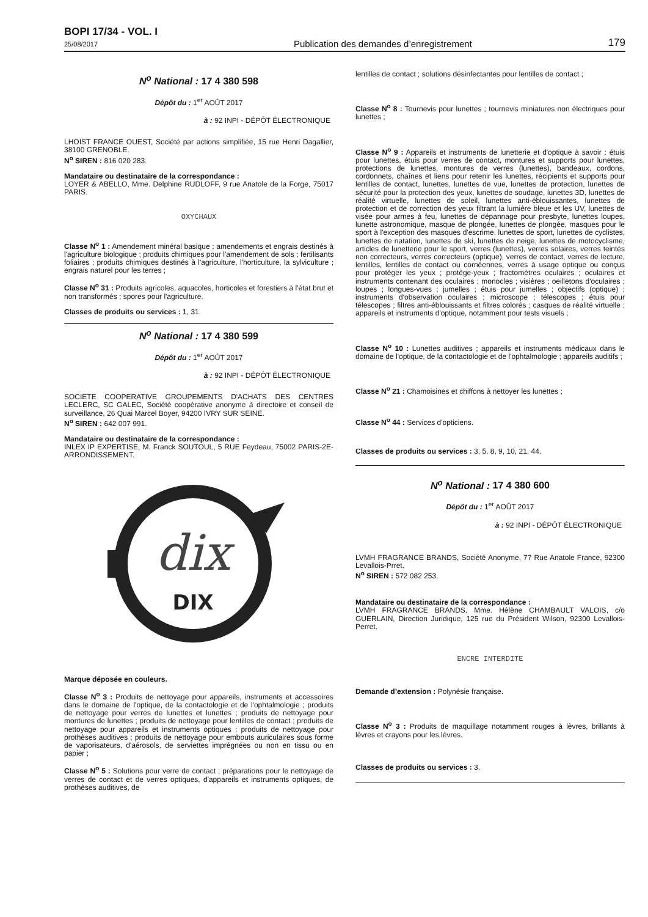BOPI 17/34 - VOL. I
25/08/2017
Publication des demandes d’enregistrement
179
N<sup>o</sup> National : 17 4 380 598
Dépôt du : 1<sup>er</sup> AOÛT 2017
à : 92 INPI - DÉPÔT ÉLECTRONIQUE
LHOIST FRANCE OUEST, Société par actions simplifiée, 15 rue Henri Dagallier, 38100 GRENOBLE.
N<sup>o</sup> SIREN : 816 020 283.
Mandataire ou destinataire de la correspondance :
LOYER & ABELLO, Mme. Delphine RUDLOFF, 9 rue Anatole de la Forge, 75017 PARIS.
OXYCHAUX
Classe N<sup>o</sup> 1 : Amendement minéral basique ; amendements et engrais destinés à l'agriculture biologique ; produits chimiques pour l'amendement de sols ; fertilisants foliaires ; produits chimiques destinés à l'agriculture, l'horticulture, la sylviculture ; engrais naturel pour les terres ;
Classe N<sup>o</sup> 31 : Produits agricoles, aquacoles, horticoles et forestiers à l'état brut et non transformés ; spores pour l'agriculture.
Classes de produits ou services : 1, 31.
N<sup>o</sup> National : 17 4 380 599
Dépôt du : 1<sup>er</sup> AOÛT 2017
à : 92 INPI - DÉPÔT ÉLECTRONIQUE
SOCIETE COOPERATIVE GROUPEMENTS D'ACHATS DES CENTRES LECLERC, SC GALEC, Société coopérative anonyme à directoire et conseil de surveillance, 26 Quai Marcel Boyer, 94200 IVRY SUR SEINE.
N<sup>o</sup> SIREN : 642 007 991.
Mandataire ou destinataire de la correspondance :
INLEX IP EXPERTISE, M. Franck SOUTOUL, 5 RUE Feydeau, 75002 PARIS-2E-ARRONDISSEMENT.
dix
DIX
Marque déposée en couleurs.
Classe N<sup>o</sup> 3 : Produits de nettoyage pour appareils, instruments et accessoires dans le domaine de l'optique, de la contactologie et de l'ophtalmologie ; produits de nettoyage pour verres de lunettes et lunettes ; produits de nettoyage pour montures de lunettes ; produits de nettoyage pour lentilles de contact ; produits de nettoyage pour appareils et instruments optiques ; produits de nettoyage pour prothèses auditives ; produits de nettoyage pour embouts auriculaires sous forme de vaporisateurs, d'aérosols, de serviettes imprégnées ou non en tissu ou en papier ;
Classe N<sup>o</sup> 5 : Solutions pour verre de contact ; préparations pour le nettoyage de verres de contact et de verres optiques, d'appareils et instruments optiques, de prothèses auditives, de
lentilles de contact ; solutions désinfectantes pour lentilles de contact ;
Classe N<sup>o</sup> 8 : Tournevis pour lunettes ; tournevis miniatures non électriques pour lunettes ;
Classe N<sup>o</sup> 9 : Appareils et instruments de lunetterie et d'optique à savoir : étuis pour lunettes, étuis pour verres de contact, montures et supports pour lunettes, protections de lunettes, montures de verres (lunettes), bandeaux, cordons, cordonnets, chaînes et liens pour retenir les lunettes, récipients et supports pour lentilles de contact, lunettes, lunettes de vue, lunettes de protection, lunettes de sécurité pour la protection des yeux, lunettes de soudage, lunettes 3D, lunettes de réalité virtuelle, lunettes de soleil, lunettes anti-éblouissantes, lunettes de protection et de correction des yeux filtrant la lumière bleue et les UV, lunettes de visée pour armes à feu, lunettes de dépannage pour presbyte, lunettes loupes, lunette astronomique, masque de plongée, lunettes de plongée, masques pour le sport à l'exception des masques d'escrime, lunettes de sport, lunettes de cyclistes, lunettes de natation, lunettes de ski, lunettes de neige, lunettes de motocyclisme, articles de lunetterie pour le sport, verres (lunettes), verres solaires, verres teintés non correcteurs, verres correcteurs (optique), verres de contact, verres de lecture, lentilles, lentilles de contact ou cornéennes, verres à usage optique ou conçus pour protéger les yeux ; protège-yeux ; fractomètres oculaires ; oculaires et instruments contenant des oculaires ; monocles ; visières ; oeilletons d'oculaires ; loupes ; longues-vues ; jumelles ; étuis pour jumelles ; objectifs (optique) ; instruments d'observation oculaires ; microscope ; télescopes ; étuis pour télescopes ; filtres anti-éblouissants et filtres colorés ; casques de réalité virtuelle ; appareils et instruments d'optique, notamment pour tests visuels ;
Classe N<sup>o</sup> 10 : Lunettes auditives ; appareils et instruments médicaux dans le domaine de l'optique, de la contactologie et de l'ophtalmologie ; appareils auditifs ;
Classe N<sup>o</sup> 21 : Chamoisines et chiffons à nettoyer les lunettes ;
Classe N<sup>o</sup> 44 : Services d'opticiens.
Classes de produits ou services : 3, 5, 8, 9, 10, 21, 44.
N<sup>o</sup> National : 17 4 380 600
Dépôt du : 1<sup>er</sup> AOÛT 2017
à : 92 INPI - DÉPÔT ÉLECTRONIQUE
LVMH FRAGRANCE BRANDS, Société Anonyme, 77 Rue Anatole France, 92300 Levallois-Prret.
N<sup>o</sup> SIREN : 572 082 253.
Mandataire ou destinataire de la correspondance :
LVMH FRAGRANCE BRANDS, Mme. Hélène CHAMBAULT VALOIS, c/o GUERLAIN, Direction Juridique, 125 rue du Président Wilson, 92300 Levallois-Perret.
ENCRE INTERDITE
Demande d’extension : Polynésie française.
Classe N<sup>o</sup> 3 : Produits de maquillage notamment rouges à lèvres, brillants à lèvres et crayons pour les lèvres.
Classes de produits ou services : 3.